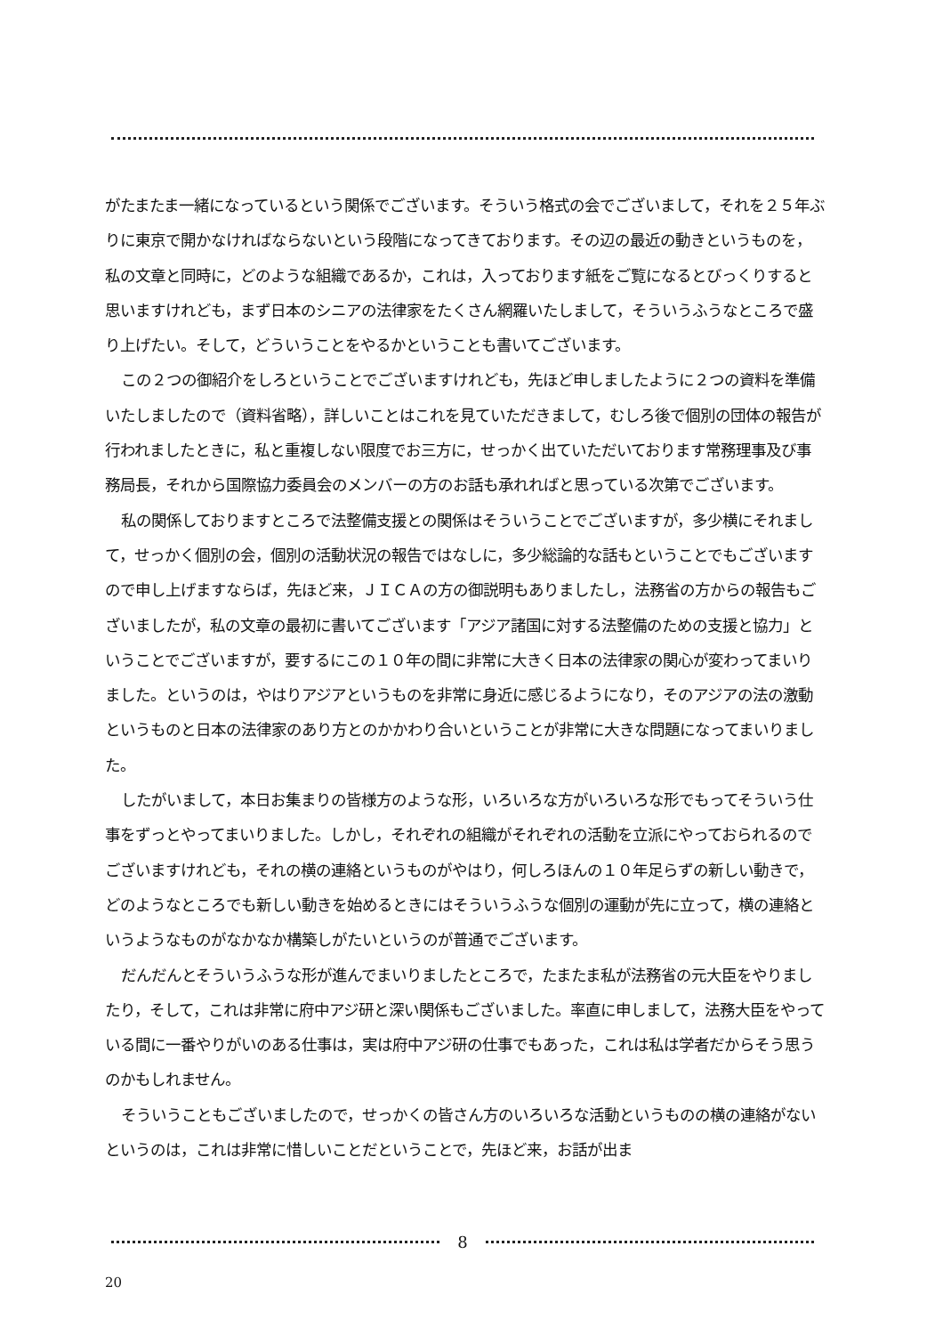がたまたま一緒になっているという関係でございます。そういう格式の会でございまして，それを２５年ぶりに東京で開かなければならないという段階になってきております。その辺の最近の動きというものを，私の文章と同時に，どのような組織であるか，これは，入っております紙をご覧になるとびっくりすると思いますけれども，まず日本のシニアの法律家をたくさん網羅いたしまして，そういうふうなところで盛り上げたい。そして，どういうことをやるかということも書いてございます。
この２つの御紹介をしろということでございますけれども，先ほど申しましたように２つの資料を準備いたしましたので（資料省略），詳しいことはこれを見ていただきまして，むしろ後で個別の団体の報告が行われましたときに，私と重複しない限度でお三方に，せっかく出ていただいております常務理事及び事務局長，それから国際協力委員会のメンバーの方のお話も承れればと思っている次第でございます。
私の関係しておりますところで法整備支援との関係はそういうことでございますが，多少横にそれまして，せっかく個別の会，個別の活動状況の報告ではなしに，多少総論的な話もということでもございますので申し上げますならば，先ほど来，ＪＩＣＡの方の御説明もありましたし，法務省の方からの報告もございましたが，私の文章の最初に書いてございます「アジア諸国に対する法整備のための支援と協力」ということでございますが，要するにこの１０年の間に非常に大きく日本の法律家の関心が変わってまいりました。というのは，やはりアジアというものを非常に身近に感じるようになり，そのアジアの法の激動というものと日本の法律家のあり方とのかかわり合いということが非常に大きな問題になってまいりました。
したがいまして，本日お集まりの皆様方のような形，いろいろな方がいろいろな形でもってそういう仕事をずっとやってまいりました。しかし，それぞれの組織がそれぞれの活動を立派にやっておられるのでございますけれども，それの横の連絡というものがやはり，何しろほんの１０年足らずの新しい動きで，どのようなところでも新しい動きを始めるときにはそういうふうな個別の運動が先に立って，横の連絡というようなものがなかなか構築しがたいというのが普通でございます。
だんだんとそういうふうな形が進んでまいりましたところで，たまたま私が法務省の元大臣をやりましたり，そして，これは非常に府中アジ研と深い関係もございました。率直に申しまして，法務大臣をやっている間に一番やりがいのある仕事は，実は府中アジ研の仕事でもあった，これは私は学者だからそう思うのかもしれません。
そういうこともございましたので，せっかくの皆さん方のいろいろな活動というものの横の連絡がないというのは，これは非常に惜しいことだということで，先ほど来，お話が出ま
8
20